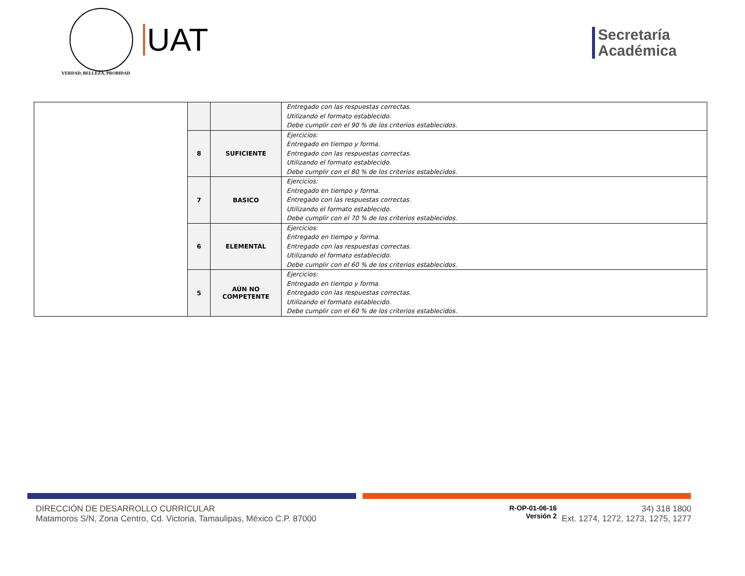VERDAD, BELLEZA, PROBIDAD
UAT
Secretaría
Académica
| | | | Entregado con las respuestas correctas. Utilizando el formato establecido. Debe cumplir con el 90 % de los criterios establecidos. |
| | 8 | SUFICIENTE | Ejercicios: Entregado en tiempo y forma. Entregado con las respuestas correctas. Utilizando el formato establecido. Debe cumplir con el 80 % de los criterios establecidos. |
| | 7 | BASICO | Ejercicios: Entregado en tiempo y forma. Entregado con las respuestas correctas. Utilizando el formato establecido. Debe cumplir con el 70 % de los criterios establecidos. |
| | 6 | ELEMENTAL | Ejercicios: Entregado en tiempo y forma. Entregado con las respuestas correctas. Utilizando el formato establecido. Debe cumplir con el 60 % de los criterios establecidos. |
| | 5 | AÚN NO COMPETENTE | Ejercicios: Entregado en tiempo y forma. Entregado con las respuestas correctas. Utilizando el formato establecido. Debe cumplir con el 60 % de los criterios establecidos. |
DIRECCIÓN DE DESARROLLO CURRICULAR
Matamoros S/N, Zona Centro, Cd. Victoria, Tamaulipas, México C.P. 87000
R-OP-01-06-16
Versión 2
34) 318 1800
Ext. 1274, 1272, 1273, 1275, 1277